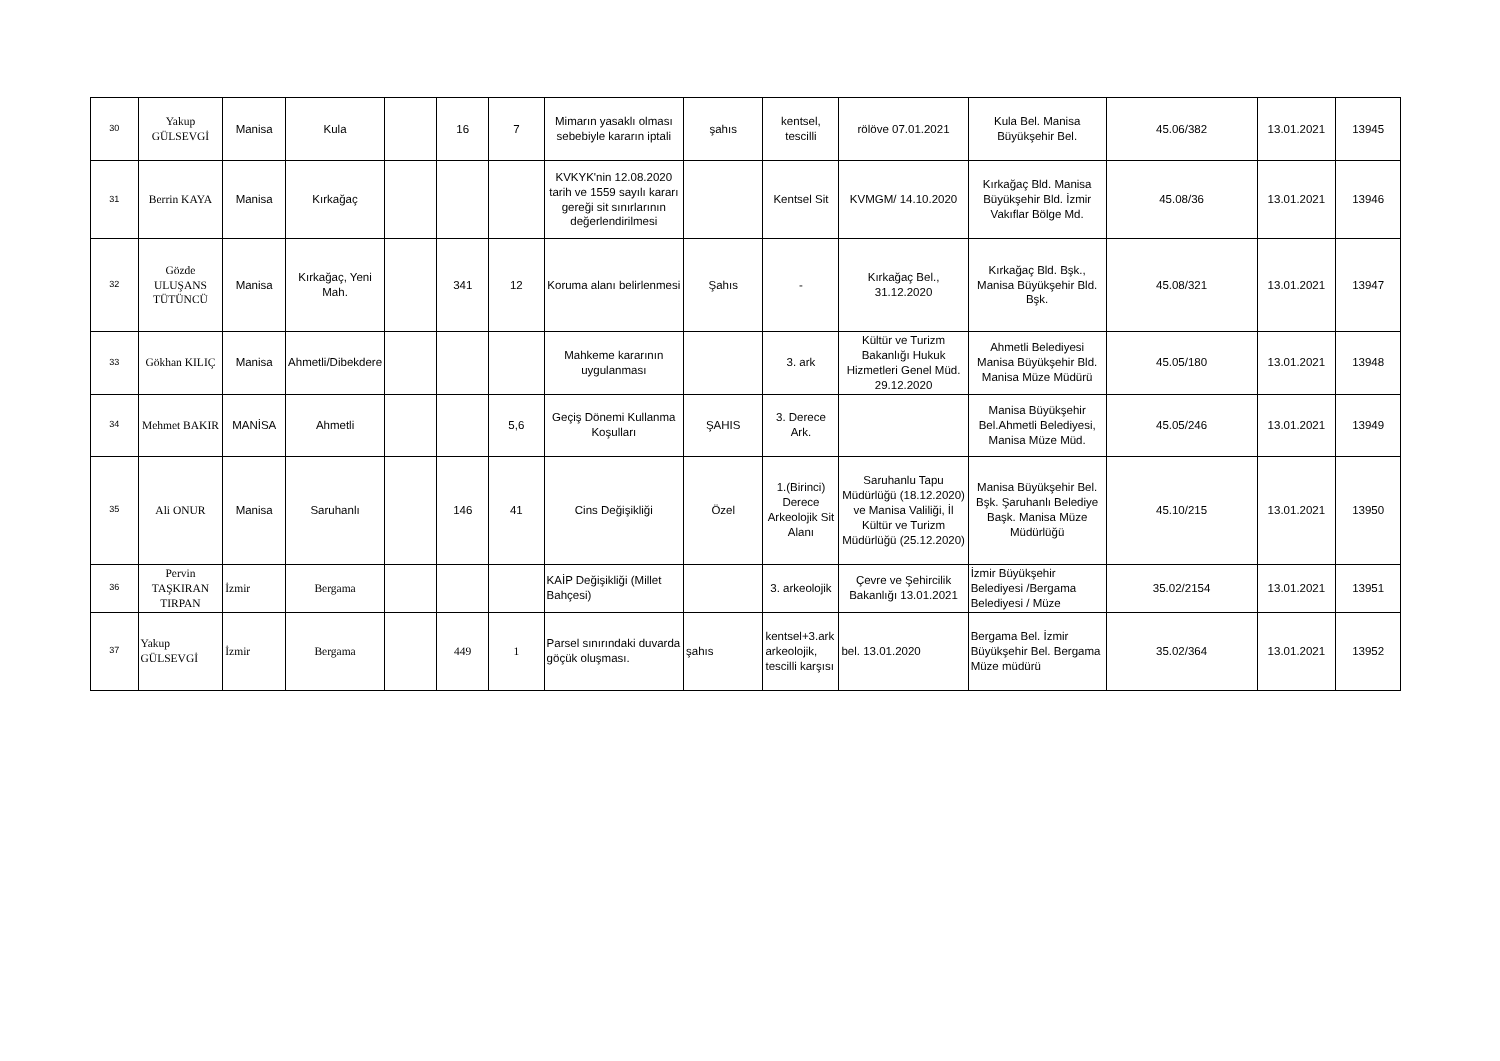| 30 | Yakup GÜLSEVGİ | Manisa | Kula | | 16 | 7 | Mimarın yasaklı olması sebebiyle kararın iptali | şahıs | kentsel, tescilli | rölöve 07.01.2021 | Kula Bel. Manisa Büyükşehir Bel. | 45.06/382 | 13.01.2021 | 13945 |
| 31 | Berrin KAYA | Manisa | Kırkağaç | | | | KVKYK'nin 12.08.2020 tarih ve 1559 sayılı kararı gereği sit sınırlarının değerlendirilmesi | | Kentsel Sit | KVMGM/ 14.10.2020 | Kırkağaç Bld. Manisa Büyükşehir Bld. İzmir Vakıflar Bölge Md. | 45.08/36 | 13.01.2021 | 13946 |
| 32 | Gözde ULUŞANS TÜTÜNCÜ | Manisa | Kırkağaç, Yeni Mah. | | 341 | 12 | Koruma alanı belirlenmesi | Şahıs | - | Kırkağaç Bel., 31.12.2020 | Kırkağaç Bld. Bşk., Manisa Büyükşehir Bld. Bşk. | 45.08/321 | 13.01.2021 | 13947 |
| 33 | Gökhan KILIÇ | Manisa | Ahmetli/Dibekdere | | | | Mahkeme kararının uygulanması | | 3. ark | Kültür ve Turizm Bakanlığı Hukuk Hizmetleri Genel Müd. 29.12.2020 | Ahmetli Belediyesi Manisa Büyükşehir Bld. Manisa Müze Müdürü | 45.05/180 | 13.01.2021 | 13948 |
| 34 | Mehmet BAKIR | MANİSA | Ahmetli | | | 5,6 | Geçiş Dönemi Kullanma Koşulları | ŞAHIS | 3. Derece Ark. | | Manisa Büyükşehir Bel.Ahmetli Belediyesi, Manisa Müze Müd. | 45.05/246 | 13.01.2021 | 13949 |
| 35 | Ali ONUR | Manisa | Saruhanlı | | 146 | 41 | Cins Değişikliği | Özel | 1.(Birinci) Derece Arkeolojik Sit Alanı | Saruhanlu Tapu Müdürlüğü (18.12.2020) ve Manisa Valiliği, İl Kültür ve Turizm Müdürlüğü (25.12.2020) | Manisa Büyükşehir Bel. Bşk. Şaruhanlı Belediye Başk. Manisa Müze Müdürlüğü | 45.10/215 | 13.01.2021 | 13950 |
| 36 | Pervin TAŞKIRAN TIRPAN | İzmir | Bergama | | | | KAİP Değişikliği (Millet Bahçesi) | | 3. arkeolojik | Çevre ve Şehircilik Bakanlığı 13.01.2021 | İzmir Büyükşehir Belediyesi /Bergama Belediyesi / Müze | 35.02/2154 | 13.01.2021 | 13951 |
| 37 | Yakup GÜLSEVGİ | İzmir | Bergama | | 449 | 1 | Parsel sınırındaki duvarda göçük oluşması. | şahıs | kentsel+3.ark arkeolojik, tescilli karşısı | bel. 13.01.2020 | Bergama Bel. İzmir Büyükşehir Bel. Bergama Müze müdürü | 35.02/364 | 13.01.2021 | 13952 |